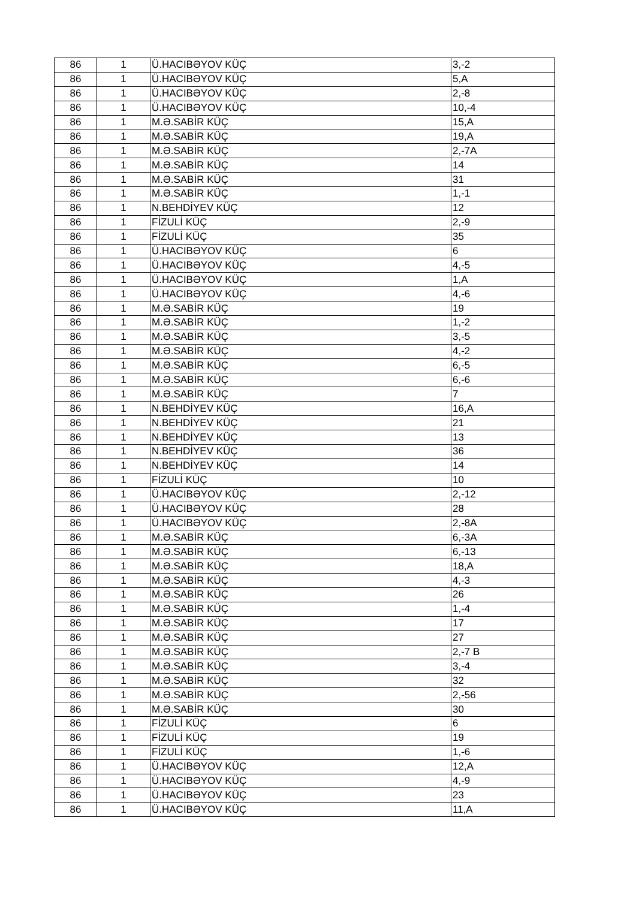| 86 | 1 | Ü.HACIBƏYOV KÜÇ | 3,-2 |
| 86 | 1 | Ü.HACIBƏYOV KÜÇ | 5,A |
| 86 | 1 | Ü.HACIBƏYOV KÜÇ | 2,-8 |
| 86 | 1 | Ü.HACIBƏYOV KÜÇ | 10,-4 |
| 86 | 1 | M.Ə.SABİR KÜÇ | 15,A |
| 86 | 1 | M.Ə.SABİR KÜÇ | 19,A |
| 86 | 1 | M.Ə.SABİR KÜÇ | 2,-7A |
| 86 | 1 | M.Ə.SABİR KÜÇ | 14 |
| 86 | 1 | M.Ə.SABİR KÜÇ | 31 |
| 86 | 1 | M.Ə.SABİR KÜÇ | 1,-1 |
| 86 | 1 | N.BEHDİYEV KÜÇ | 12 |
| 86 | 1 | FİZULİ KÜÇ | 2,-9 |
| 86 | 1 | FİZULİ KÜÇ | 35 |
| 86 | 1 | Ü.HACIBƏYOV KÜÇ | 6 |
| 86 | 1 | Ü.HACIBƏYOV KÜÇ | 4,-5 |
| 86 | 1 | Ü.HACIBƏYOV KÜÇ | 1,A |
| 86 | 1 | Ü.HACIBƏYOV KÜÇ | 4,-6 |
| 86 | 1 | M.Ə.SABİR KÜÇ | 19 |
| 86 | 1 | M.Ə.SABİR KÜÇ | 1,-2 |
| 86 | 1 | M.Ə.SABİR KÜÇ | 3,-5 |
| 86 | 1 | M.Ə.SABİR KÜÇ | 4,-2 |
| 86 | 1 | M.Ə.SABİR KÜÇ | 6,-5 |
| 86 | 1 | M.Ə.SABİR KÜÇ | 6,-6 |
| 86 | 1 | M.Ə.SABİR KÜÇ | 7 |
| 86 | 1 | N.BEHDİYEV KÜÇ | 16,A |
| 86 | 1 | N.BEHDİYEV KÜÇ | 21 |
| 86 | 1 | N.BEHDİYEV KÜÇ | 13 |
| 86 | 1 | N.BEHDİYEV KÜÇ | 36 |
| 86 | 1 | N.BEHDİYEV KÜÇ | 14 |
| 86 | 1 | FİZULİ KÜÇ | 10 |
| 86 | 1 | Ü.HACIBƏYOV KÜÇ | 2,-12 |
| 86 | 1 | Ü.HACIBƏYOV KÜÇ | 28 |
| 86 | 1 | Ü.HACIBƏYOV KÜÇ | 2,-8A |
| 86 | 1 | M.Ə.SABİR KÜÇ | 6,-3A |
| 86 | 1 | M.Ə.SABİR KÜÇ | 6,-13 |
| 86 | 1 | M.Ə.SABİR KÜÇ | 18,A |
| 86 | 1 | M.Ə.SABİR KÜÇ | 4,-3 |
| 86 | 1 | M.Ə.SABİR KÜÇ | 26 |
| 86 | 1 | M.Ə.SABİR KÜÇ | 1,-4 |
| 86 | 1 | M.Ə.SABİR KÜÇ | 17 |
| 86 | 1 | M.Ə.SABİR KÜÇ | 27 |
| 86 | 1 | M.Ə.SABİR KÜÇ | 2,-7 B |
| 86 | 1 | M.Ə.SABİR KÜÇ | 3,-4 |
| 86 | 1 | M.Ə.SABİR KÜÇ | 32 |
| 86 | 1 | M.Ə.SABİR KÜÇ | 2,-56 |
| 86 | 1 | M.Ə.SABİR KÜÇ | 30 |
| 86 | 1 | FİZULİ KÜÇ | 6 |
| 86 | 1 | FİZULİ KÜÇ | 19 |
| 86 | 1 | FİZULİ KÜÇ | 1,-6 |
| 86 | 1 | Ü.HACIBƏYOV KÜÇ | 12,A |
| 86 | 1 | Ü.HACIBƏYOV KÜÇ | 4,-9 |
| 86 | 1 | Ü.HACIBƏYOV KÜÇ | 23 |
| 86 | 1 | Ü.HACIBƏYOV KÜÇ | 11,A |